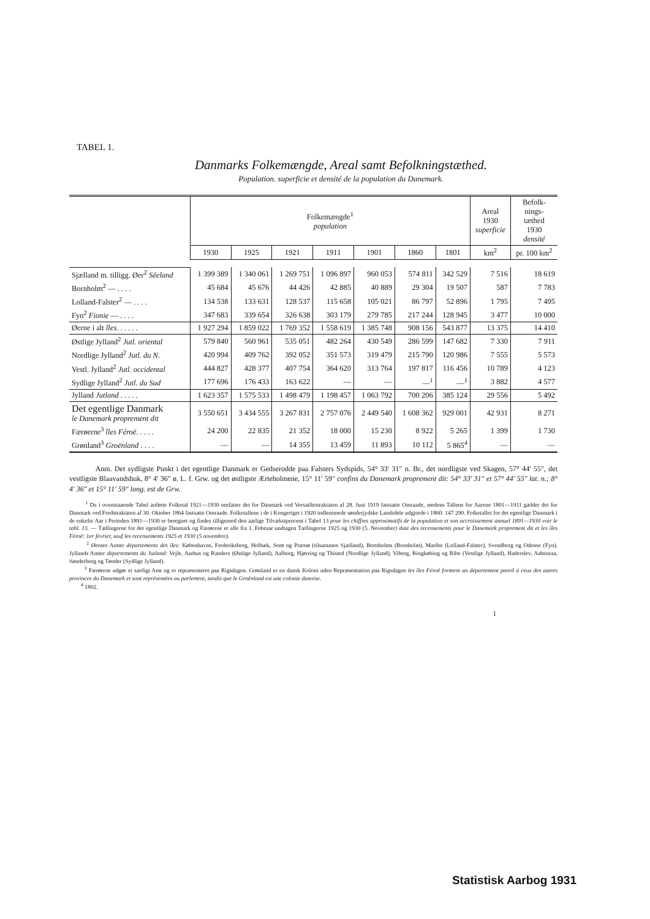TABEL 1.
Danmarks Folkemængde, Areal samt Befolkningstæthed.
Population. superficie et densité de la population du Danemark.
| | Folkemængde<sup>1</sup> population | | | | | | | Areal 1930 superficie | Befolk- nings- tæthed 1930 densité |
| --- | --- | --- | --- | --- | --- | --- | --- | --- | --- |
| | 1930 | 1925 | 1921 | 1911 | 1901 | 1860 | 1801 | km<sup>2</sup> | pr. 100 km<sup>2</sup> |
| Sjælland m. tilligg. Øer<sup>2</sup> Séeland | 1 399 389 | 1 340 061 | 1 269 751 | 1 096 897 | 960 053 | 574 811 | 342 529 | 7 516 | 18 619 |
| Bornholm<sup>2</sup> — . . . . | 45 684 | 45 676 | 44 426 | 42 885 | 40 889 | 29 304 | 19 507 | 587 | 7 783 |
| Lolland-Falster<sup>2</sup> — . . . . | 134 538 | 133 631 | 128 537 | 115 658 | 105 021 | 86 797 | 52 896 | 1 795 | 7 495 |
| Fyn<sup>2</sup> Fionie — . . . . | 347 683 | 339 654 | 326 638 | 303 179 | 279 785 | 217 244 | 128 945 | 3 477 | 10 000 |
| Øerne i alt îles . . . . . . | 1 927 294 | 1 859 022 | 1 769 352 | 1 558 619 | 1 385 748 | 908 156 | 543 877 | 13 375 | 14 410 |
| Østlige Jylland<sup>2</sup> Jutl. oriental | 579 840 | 560 961 | 535 051 | 482 264 | 430 549 | 286 599 | 147 682 | 7 330 | 7 911 |
| Nordlige Jylland<sup>2</sup> Jutl. du N. | 420 994 | 409 762 | 392 052 | 351 573 | 319 479 | 215 790 | 120 986 | 7 555 | 5 573 |
| Vestl. Jylland<sup>2</sup> Jutl. occidental | 444 827 | 428 377 | 407 754 | 364 620 | 313 764 | 197 817 | 116 456 | 10 789 | 4 123 |
| Sydlige Jylland<sup>2</sup> Jutl. du Sud | 177 696 | 176 433 | 163 622 | — | — | —<sup>1</sup> | —<sup>1</sup> | 3 882 | 4 577 |
| Jylland Jutland . . . . . | 1 623 357 | 1 575 533 | 1 498 479 | 1 198 457 | 1 063 792 | 700 206 | 385 124 | 29 556 | 5 492 |
| Det egentlige Danmark le Danemark proprement dit | 3 550 651 | 3 434 555 | 3 267 831 | 2 757 076 | 2 449 540 | 1 608 362 | 929 001 | 42 931 | 8 271 |
| Færøerne<sup>3</sup> îles Féroë . . . . . | 24 200 | 22 835 | 21 352 | 18 000 | 15 230 | 8 922 | 5 265 | 1 399 | 1 730 |
| Grønland<sup>3</sup> Groënland . . . . | — | — | 14 355 | 13 459 | 11 893 | 10 112 | 5 865<sup>4</sup> | — | — |
Anm. Det sydligste Punkt i det egentlige Danmark er Gedserodde paa Falsters Sydspids, 54° 33′ 31″ n. Br., det nordligste ved Skagen, 57° 44′ 55″, det vestligste Blaavandshuk, 8° 4′ 36″ ø. L. f. Grw. og det østligste Ærteholmene, 15° 11′ 59″ confins du Danemark proprement dit: 54° 33′ 31″ et 57° 44′ 55″ lat. n.; 8° 4′ 36″ et 15° 11′ 59″ long. est de Grw.
<sup>1</sup> De i ovenstaaende Tabel anførte Folketal 1921—1930 omfatter det for Danmark ved Versaillestraktaten af 28. Juni 1919 fastsatte Omraade, medens Tallene for Aarene 1801—1911 gælder det for Danmark ved Fredstraktaten af 30. Oktober 1864 fastsatte Omraade. Folketallene i de i Kongeriget i 1920 indlemmede sønderjydske Landsdele udgjorde i 1860: 147 290. Folketallet for det egentlige Danmark i de enkelte Aar i Perioden 1891—1930 er beregnet og findes tilligemed den aarlige Tilvækstprocent i Tabel 13 pour les chiffres approximatifs de la population et son accroissement annuel 1891—1930 voir le tabl. 13. — Tællingerne for det egentlige Danmark og Færøerne er alle fra 1. Februar undtagen Tællingerne 1925 og 1930 (5. November) date des recensements pour le Danemark proprement dit et les îles Féroë: 1er février, sauf les recensements 1925 et 1930 (5 novembre).
<sup>2</sup> Øernes Amter départements des îles: Københavns, Frederiksborg, Holbæk, Sorø og Præstø (tilsammen Sjælland), Bornholms (Bornholm), Maribo (Lolland-Falster), Svendborg og Odense (Fyn). Jyllands Amter départements du Jutland: Vejle, Aarhus og Randers (Østlige Jylland), Aalborg, Hjørring og Thisted (Nordlige Jylland), Viborg, Ringkøbing og Ribe (Vestlige Jylland), Haderslev, Aabenraa, Sønderborg og Tønder (Sydlige Jylland).
<sup>3</sup> Færøerne udgør et særligt Amt og er repræsenteret paa Rigsdagen. Grønland er en dansk Koloni uden Repræsentation paa Rigsdagen les îles Féroë forment un département pareil à ceux des autres provinces du Danemark et sont représentées au parlement, tandis que le Groënland est une colonie danoise.
<sup>4</sup> 1802.
1
Statistisk Aarbog 1931